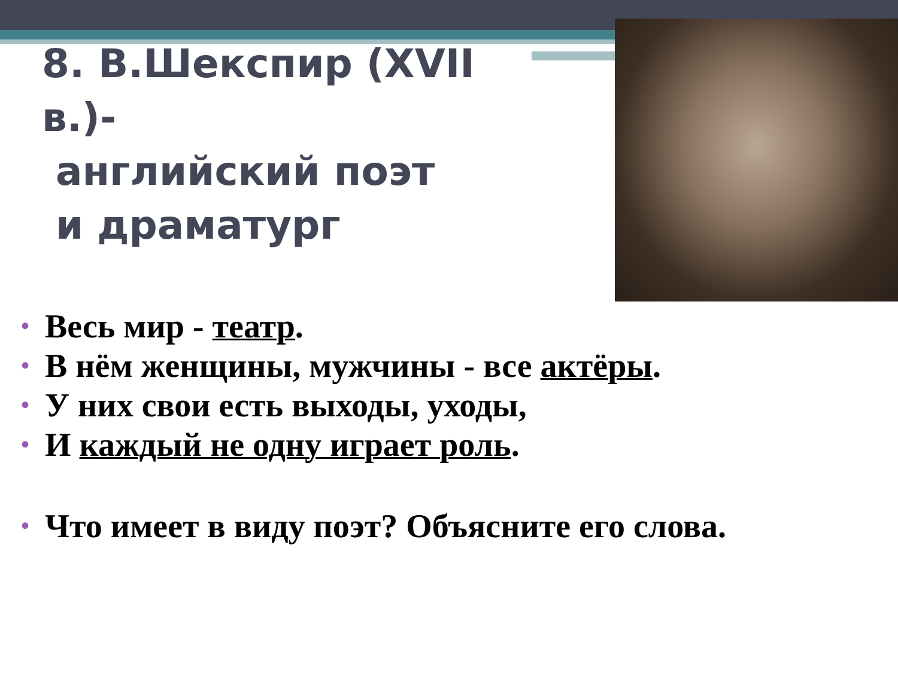8. В.Шекспир (XVII в.)-
английский поэт
и драматург
• Весь мир - театр.
• В нём женщины, мужчины - все актёры.
• У них свои есть выходы, уходы,
• И каждый не одну играет роль.
• Что имеет в виду поэт? Объясните его слова.